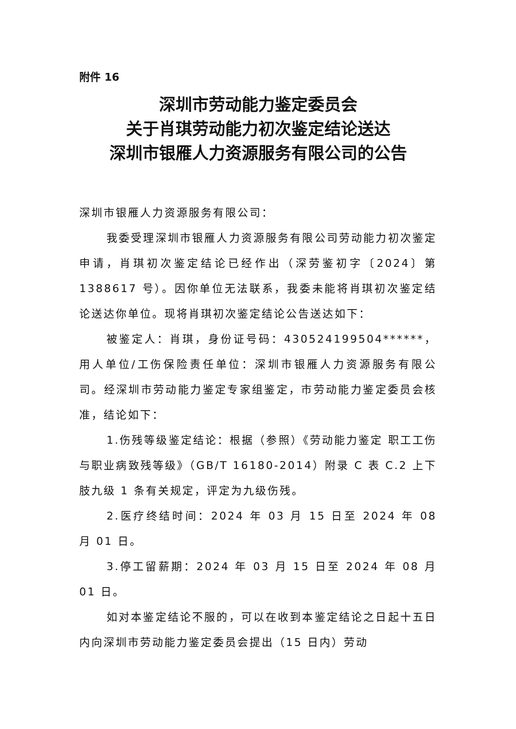附件 16
深圳市劳动能力鉴定委员会
关于肖琪劳动能力初次鉴定结论送达
深圳市银雁人力资源服务有限公司的公告
深圳市银雁人力资源服务有限公司：
我委受理深圳市银雁人力资源服务有限公司劳动能力初次鉴定申请，肖琪初次鉴定结论已经作出（深劳鉴初字〔2024〕第 1388617 号）。因你单位无法联系，我委未能将肖琪初次鉴定结论送达你单位。现将肖琪初次鉴定结论公告送达如下：
被鉴定人：肖琪，身份证号码：430524199504******，用人单位/工伤保险责任单位：深圳市银雁人力资源服务有限公司。经深圳市劳动能力鉴定专家组鉴定，市劳动能力鉴定委员会核准，结论如下：
1.伤残等级鉴定结论：根据（参照）《劳动能力鉴定 职工工伤与职业病致残等级》（GB/T 16180-2014）附录 C 表 C.2 上下肢九级 1 条有关规定，评定为九级伤残。
2.医疗终结时间：2024 年 03 月 15 日至 2024 年 08 月 01 日。
3.停工留薪期：2024 年 03 月 15 日至 2024 年 08 月 01 日。
如对本鉴定结论不服的，可以在收到本鉴定结论之日起十五日内向深圳市劳动能力鉴定委员会提出（15 日内）劳动